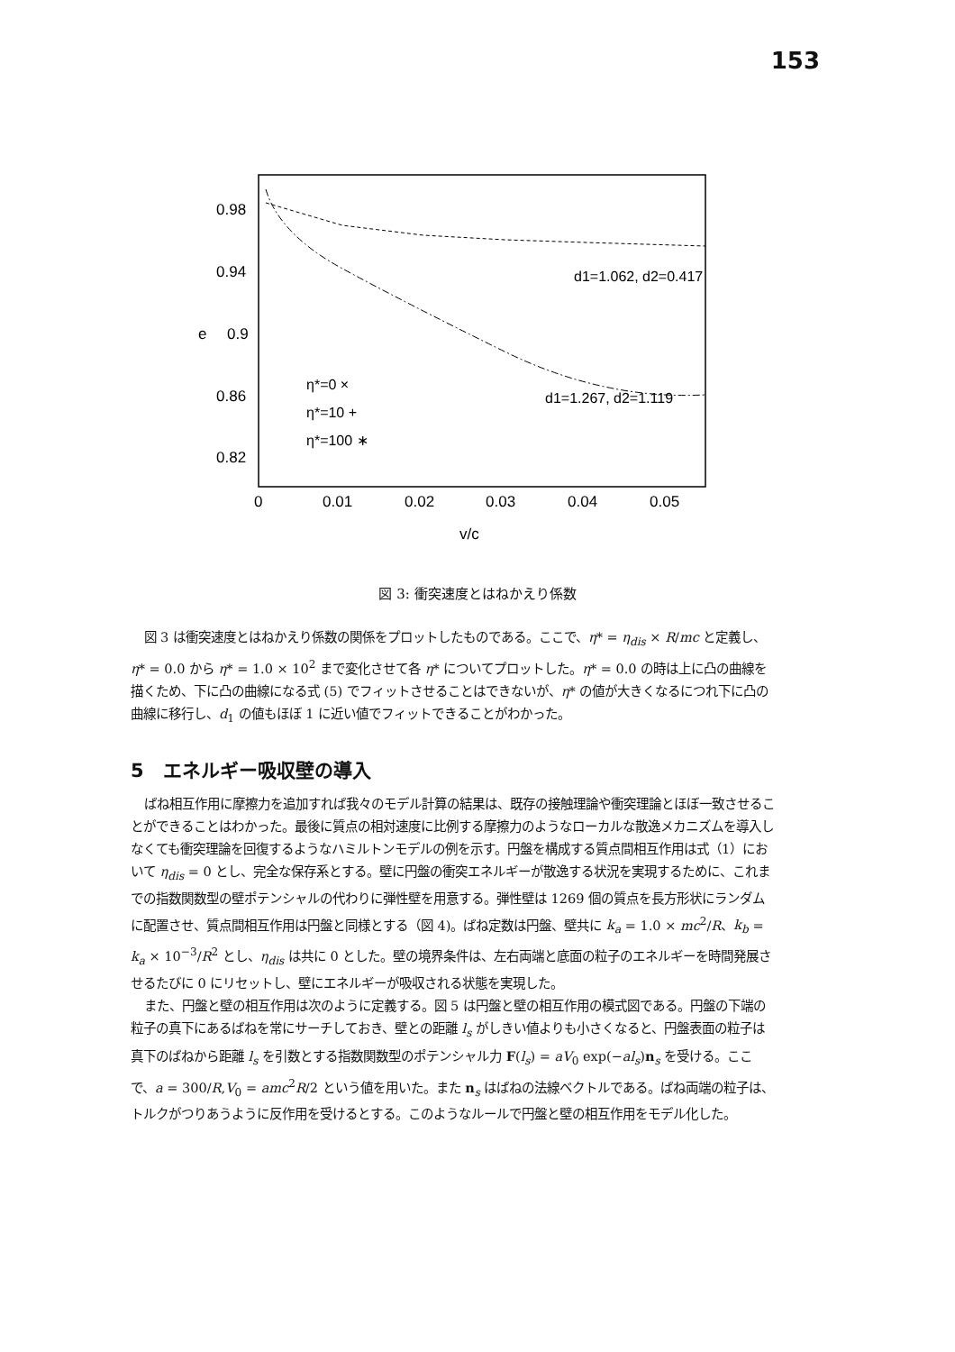153
0.98
0.94
e
0.9
0.86
0.82
0
0.01
0.02
0.03
0.04
0.05
v/c
d1=1.062, d2=0.417
d1=1.267, d2=1.119
η*=0 ×
η*=10 +
η*=100 ∗
図 3: 衝突速度とはねかえり係数
図 3 は衝突速度とはねかえり係数の関係をプロットしたものである。ここで、η* = η<sub>dis</sub> × R/mc と定義し、η* = 0.0 から η* = 1.0 × 10<sup>2</sup> まで変化させて各 η* についてプロットした。η* = 0.0 の時は上に凸の曲線を描くため、下に凸の曲線になる式 (5) でフィットさせることはできないが、η* の値が大きくなるにつれ下に凸の曲線に移行し、d<sub>1</sub> の値もほぼ 1 に近い値でフィットできることがわかった。
5　エネルギー吸収壁の導入
ばね相互作用に摩擦力を追加すれば我々のモデル計算の結果は、既存の接触理論や衝突理論とほぼ一致させることができることはわかった。最後に質点の相対速度に比例する摩擦力のようなローカルな散逸メカニズムを導入しなくても衝突理論を回復するようなハミルトンモデルの例を示す。円盤を構成する質点間相互作用は式（1）において η<sub>dis</sub> = 0 とし、完全な保存系とする。壁に円盤の衝突エネルギーが散逸する状況を実現するために、これまでの指数関数型の壁ポテンシャルの代わりに弾性壁を用意する。弾性壁は 1269 個の質点を長方形状にランダムに配置させ、質点間相互作用は円盤と同様とする（図 4)。ばね定数は円盤、壁共に k<sub>a</sub> = 1.0 × mc<sup>2</sup>/R、k<sub>b</sub> = k<sub>a</sub> × 10<sup>−3</sup>/R<sup>2</sup> とし、η<sub>dis</sub> は共に 0 とした。壁の境界条件は、左右両端と底面の粒子のエネルギーを時間発展させるたびに 0 にリセットし、壁にエネルギーが吸収される状態を実現した。
また、円盤と壁の相互作用は次のように定義する。図 5 は円盤と壁の相互作用の模式図である。円盤の下端の粒子の真下にあるばねを常にサーチしておき、壁との距離 l<sub>s</sub> がしきい値よりも小さくなると、円盤表面の粒子は真下のばねから距離 l<sub>s</sub> を引数とする指数関数型のポテンシャル力 F(l<sub>s</sub>) = aV<sub>0</sub> exp(−al<sub>s</sub>)n<sub>s</sub> を受ける。ここで、a = 300/R,V<sub>0</sub> = amc<sup>2</sup>R/2 という値を用いた。また n<sub>s</sub> はばねの法線ベクトルである。ばね両端の粒子は、トルクがつりあうように反作用を受けるとする。このようなルールで円盤と壁の相互作用をモデル化した。